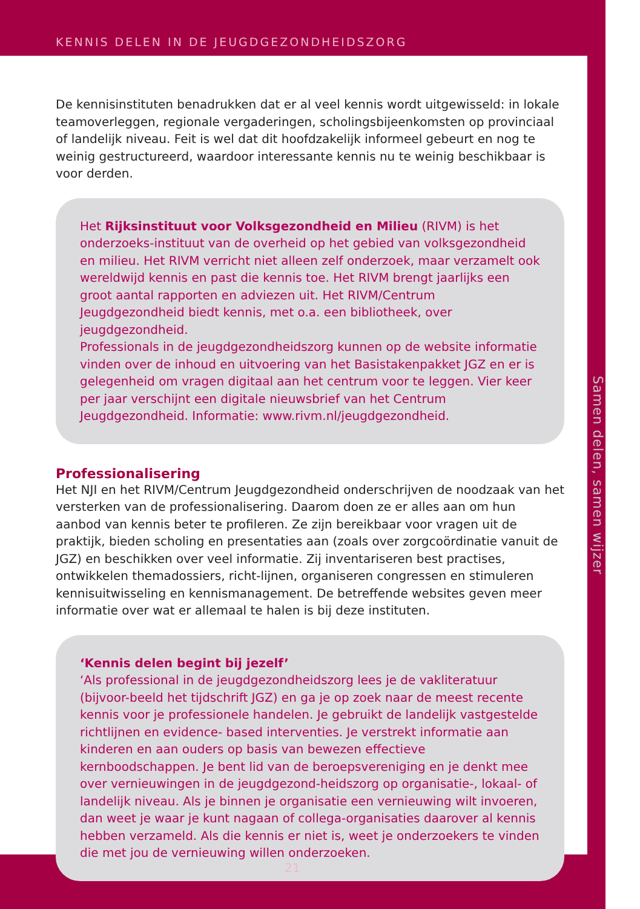KENNIS DELEN IN DE JEUGDGEZONDHEIDSZORG
De kennisinstituten benadrukken dat er al veel kennis wordt uitgewisseld: in lokale teamoverleggen, regionale vergaderingen, scholingsbijeenkomsten op provinciaal of landelijk niveau. Feit is wel dat dit hoofdzakelijk informeel gebeurt en nog te weinig gestructureerd, waardoor interessante kennis nu te weinig beschikbaar is voor derden.
Het Rijksinstituut voor Volksgezondheid en Milieu (RIVM) is het onderzoeks-instituut van de overheid op het gebied van volksgezondheid en milieu. Het RIVM verricht niet alleen zelf onderzoek, maar verzamelt ook wereldwijd kennis en past die kennis toe. Het RIVM brengt jaarlijks een groot aantal rapporten en adviezen uit. Het RIVM/Centrum Jeugdgezondheid biedt kennis, met o.a. een bibliotheek, over jeugdgezondheid.
Professionals in de jeugdgezondheidszorg kunnen op de website informatie vinden over de inhoud en uitvoering van het Basistakenpakket JGZ en er is gelegenheid om vragen digitaal aan het centrum voor te leggen. Vier keer per jaar verschijnt een digitale nieuwsbrief van het Centrum Jeugdgezondheid. Informatie: www.rivm.nl/jeugdgezondheid.
Professionalisering
Het NJI en het RIVM/Centrum Jeugdgezondheid onderschrijven de noodzaak van het versterken van de professionalisering. Daarom doen ze er alles aan om hun aanbod van kennis beter te profileren. Ze zijn bereikbaar voor vragen uit de praktijk, bieden scholing en presentaties aan (zoals over zorgcoördinatie vanuit de JGZ) en beschikken over veel informatie. Zij inventariseren best practises, ontwikkelen themadossiers, richt-lijnen, organiseren congressen en stimuleren kennisuitwisseling en kennismanagement. De betreffende websites geven meer informatie over wat er allemaal te halen is bij deze instituten.
‘Kennis delen begint bij jezelf’
‘Als professional in de jeugdgezondheidszorg lees je de vakliteratuur (bijvoor-beeld het tijdschrift JGZ) en ga je op zoek naar de meest recente kennis voor je professionele handelen. Je gebruikt de landelijk vastgestelde richtlijnen en evidence- based interventies. Je verstrekt informatie aan kinderen en aan ouders op basis van bewezen effectieve kernboodschappen. Je bent lid van de beroepsvereniging en je denkt mee over vernieuwingen in de jeugdgezond-heidszorg op organisatie-, lokaal- of landelijk niveau. Als je binnen je organisatie een vernieuwing wilt invoeren, dan weet je waar je kunt nagaan of collega-organisaties daarover al kennis hebben verzameld. Als die kennis er niet is, weet je onderzoekers te vinden die met jou de vernieuwing willen onderzoeken.
Samen delen, samen wijzer
21